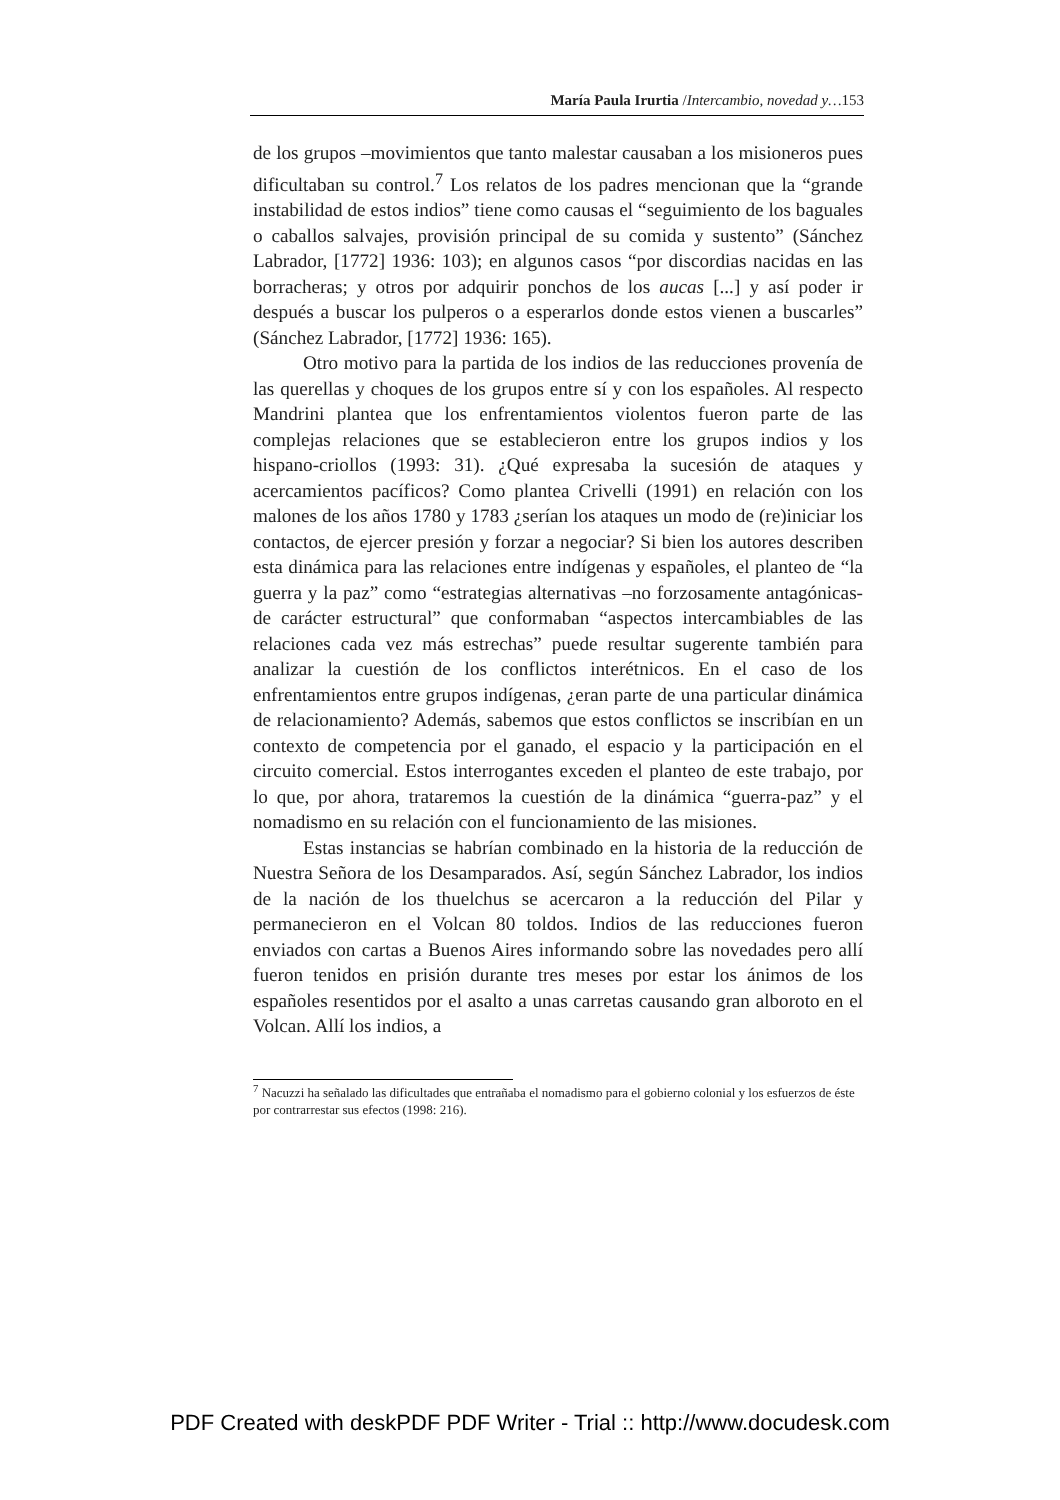María Paula Irurtia /Intercambio, novedad y…153
de los grupos –movimientos que tanto malestar causaban a los misioneros pues dificultaban su control.<sup>7</sup> Los relatos de los padres mencionan que la “grande instabilidad de estos indios” tiene como causas el “seguimiento de los baguales o caballos salvajes, provisión principal de su comida y sustento” (Sánchez Labrador, [1772] 1936: 103); en algunos casos “por discordias nacidas en las borracheras; y otros por adquirir ponchos de los aucas [...] y así poder ir después a buscar los pulperos o a esperarlos donde estos vienen a buscarles” (Sánchez Labrador, [1772] 1936: 165).
Otro motivo para la partida de los indios de las reducciones provenía de las querellas y choques de los grupos entre sí y con los españoles. Al respecto Mandrini plantea que los enfrentamientos violentos fueron parte de las complejas relaciones que se establecieron entre los grupos indios y los hispano-criollos (1993: 31). ¿Qué expresaba la sucesión de ataques y acercamientos pacíficos? Como plantea Crivelli (1991) en relación con los malones de los años 1780 y 1783 ¿serían los ataques un modo de (re)iniciar los contactos, de ejercer presión y forzar a negociar? Si bien los autores describen esta dinámica para las relaciones entre indígenas y españoles, el planteo de “la guerra y la paz” como “estrategias alternativas –no forzosamente antagónicas- de carácter estructural” que conformaban “aspectos intercambiables de las relaciones cada vez más estrechas” puede resultar sugerente también para analizar la cuestión de los conflictos interétnicos. En el caso de los enfrentamientos entre grupos indígenas, ¿eran parte de una particular dinámica de relacionamiento? Además, sabemos que estos conflictos se inscribían en un contexto de competencia por el ganado, el espacio y la participación en el circuito comercial. Estos interrogantes exceden el planteo de este trabajo, por lo que, por ahora, trataremos la cuestión de la dinámica “guerra-paz” y el nomadismo en su relación con el funcionamiento de las misiones.
Estas instancias se habrían combinado en la historia de la reducción de Nuestra Señora de los Desamparados. Así, según Sánchez Labrador, los indios de la nación de los thuelchus se acercaron a la reducción del Pilar y permanecieron en el Volcan 80 toldos. Indios de las reducciones fueron enviados con cartas a Buenos Aires informando sobre las novedades pero allí fueron tenidos en prisión durante tres meses por estar los ánimos de los españoles resentidos por el asalto a unas carretas causando gran alboroto en el Volcan. Allí los indios, a
<sup>7</sup> Nacuzzi ha señalado las dificultades que entrañaba el nomadismo para el gobierno colonial y los esfuerzos de éste por contrarrestar sus efectos (1998: 216).
PDF Created with deskPDF PDF Writer - Trial :: http://www.docudesk.com